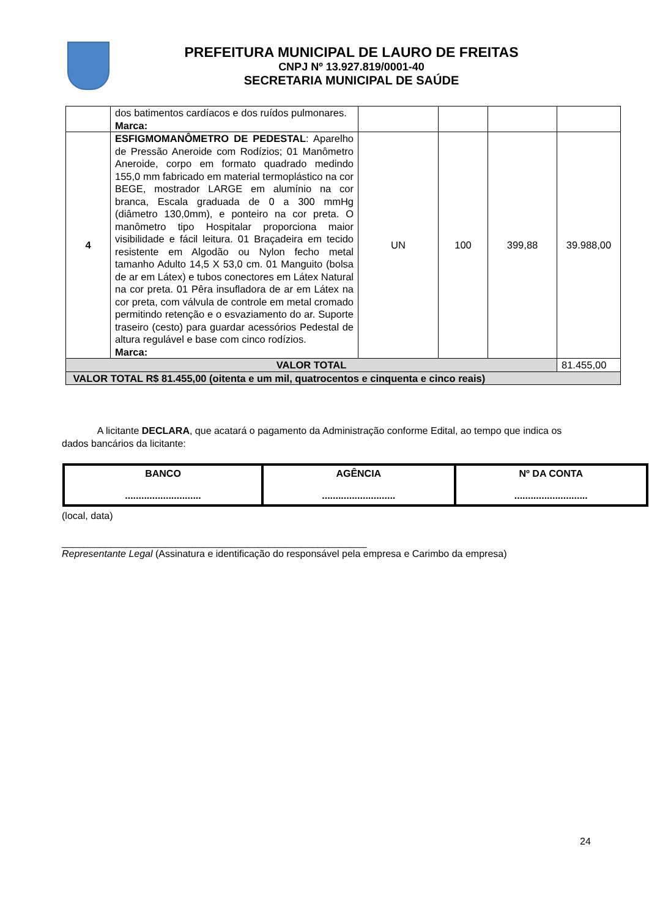PREFEITURA MUNICIPAL DE LAURO DE FREITAS
CNPJ Nº 13.927.819/0001-40
SECRETARIA MUNICIPAL DE SAÚDE
| | dos batimentos cardíacos e dos ruídos pulmonares. Marca: | | | | |
| 4 | ESFIGMOMANÔMETRO DE PEDESTAL : Aparelho de Pressão Aneroide com Rodízios; 01 Manômetro Aneroide, corpo em formato quadrado medindo 155,0 mm fabricado em material termoplástico na cor BEGE, mostrador LARGE em alumínio na cor branca, Escala graduada de 0 a 300 mmHg (diâmetro 130,0mm), e ponteiro na cor preta. O manômetro tipo Hospitalar proporciona maior visibilidade e fácil leitura. 01 Braçadeira em tecido resistente em Algodão ou Nylon fecho metal tamanho Adulto 14,5 X 53,0 cm. 01 Manguito (bolsa de ar em Látex) e tubos conectores em Látex Natural na cor preta. 01 Pêra insufladora de ar em Látex na cor preta, com válvula de controle em metal cromado permitindo retenção e o esvaziamento do ar. Suporte traseiro (cesto) para guardar acessórios Pedestal de altura regulável e base com cinco rodízios. Marca: | UN | 100 | 399,88 | 39.988,00 |
| VALOR TOTAL | | | | | 81.455,00 |
| VALOR TOTAL R$ 81.455,00 (oitenta e um mil, quatrocentos e cinquenta e cinco reais) | | | | | |
A licitante DECLARA, que acatará o pagamento da Administração conforme Edital, ao tempo que indica os dados bancários da licitante:
| BANCO ............................ | AGÊNCIA ........................... | Nº DA CONTA ........................... |
(local, data)
________________________________________________________
Representante Legal (Assinatura e identificação do responsável pela empresa e Carimbo da empresa)
24